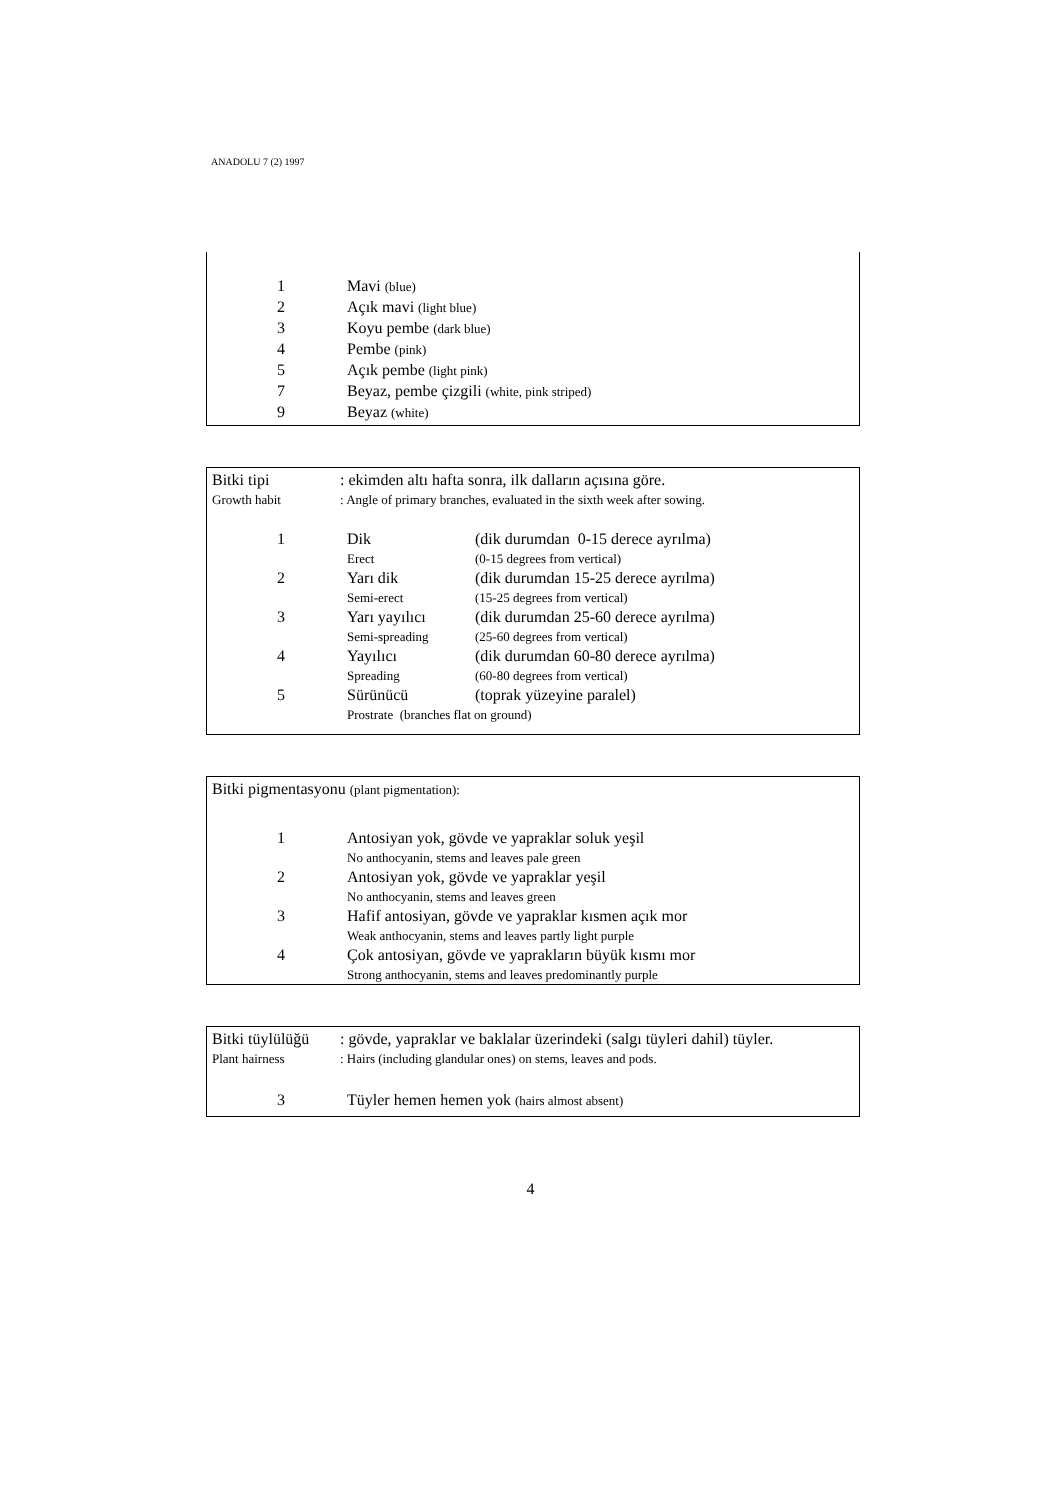ANADOLU 7 (2) 1997
1 Mavi (blue)
2 Açık mavi (light blue)
3 Koyu pembe (dark blue)
4 Pembe (pink)
5 Açık pembe (light pink)
7 Beyaz, pembe çizgili (white, pink striped)
9 Beyaz (white)
Bitki tipi: ekimden altı hafta sonra, ilk dalların açısına göre.
Growth habit: Angle of primary branches, evaluated in the sixth week after sowing.
1 Dik (dik durumdan 0-15 derece ayrılma)
Erect (0-15 degrees from vertical)
2 Yarı dik (dik durumdan 15-25 derece ayrılma)
Semi-erect (15-25 degrees from vertical)
3 Yarı yayılıcı (dik durumdan 25-60 derece ayrılma)
Semi-spreading (25-60 degrees from vertical)
4 Yayılıcı (dik durumdan 60-80 derece ayrılma)
Spreading (60-80 degrees from vertical)
5 Sürünücü (toprak yüzeyine paralel)
Prostrate (branches flat on ground)
Bitki pigmentasyonu (plant pigmentation):
1 Antosiyan yok, gövde ve yapraklar soluk yeşil
No anthocyanin, stems and leaves pale green
2 Antosiyan yok, gövde ve yapraklar yeşil
No anthocyanin, stems and leaves green
3 Hafif antosiyan, gövde ve yapraklar kısmen açık mor
Weak anthocyanin, stems and leaves partly light purple
4 Çok antosiyan, gövde ve yaprakların büyük kısmı mor
Strong anthocyanin, stems and leaves predominantly purple
Bitki tüylülüğü: gövde, yapraklar ve baklalar üzerindeki (salgı tüyleri dahil) tüyler.
Plant hairness: Hairs (including glandular ones) on stems, leaves and pods.
3 Tüyler hemen hemen yok (hairs almost absent)
4